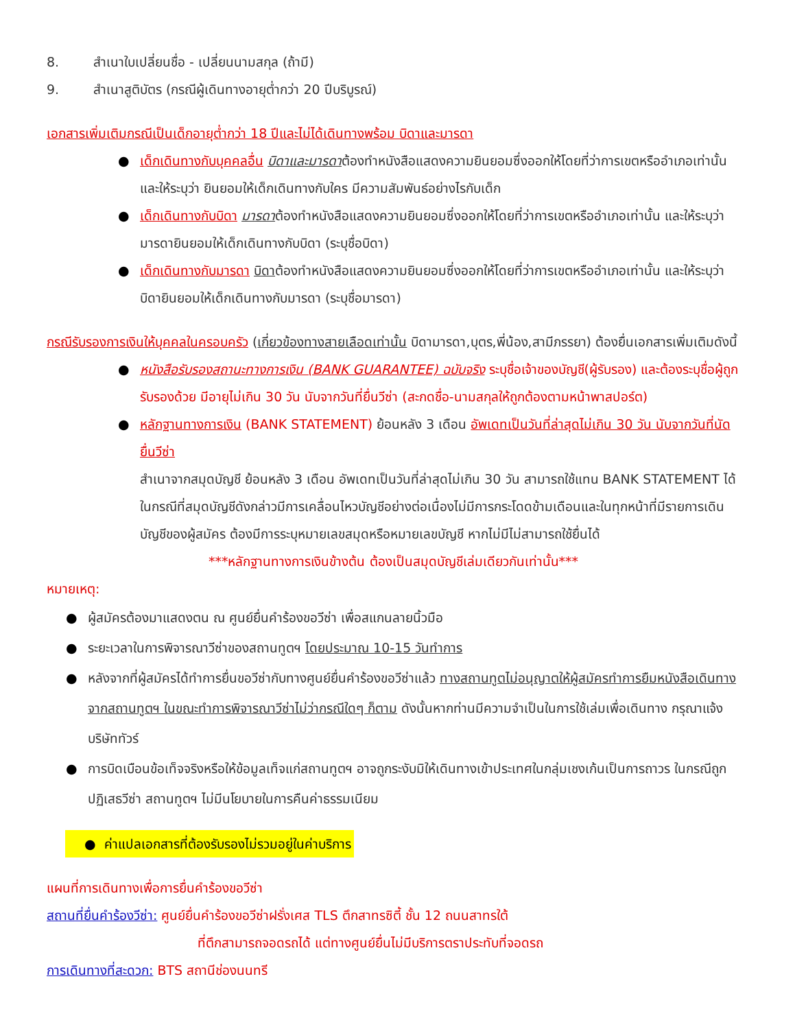8. สำเนาใบเปลี่ยนชื่อ - เปลี่ยนนามสกุล (ถ้ามี)
9. สำเนาสูติบัตร (กรณีผู้เดินทางอายุต่ำกว่า 20 ปีบริบูรณ์)
เอกสารเพิ่มเติมกรณีเป็นเด็กอายุต่ำกว่า 18 ปีและไม่ได้เดินทางพร้อม บิดาและมารดา
● เด็กเดินทางกับบุคคลอื่น บิดาและมารดาต้องทำหนังสือแสดงความยินยอมซึ่งออกให้โดยที่ว่าการเขตหรืออำเภอเท่านั้น และให้ระบุว่า ยินยอมให้เด็กเดินทางกับใคร มีความสัมพันธ์อย่างไรกับเด็ก
● เด็กเดินทางกับบิดา มารดาต้องทำหนังสือแสดงความยินยอมซึ่งออกให้โดยที่ว่าการเขตหรืออำเภอเท่านั้น และให้ระบุว่า มารดายินยอมให้เด็กเดินทางกับบิดา (ระบุชื่อบิดา)
● เด็กเดินทางกับมารดา บิดาต้องทำหนังสือแสดงความยินยอมซึ่งออกให้โดยที่ว่าการเขตหรืออำเภอเท่านั้น และให้ระบุว่า บิดายินยอมให้เด็กเดินทางกับมารดา (ระบุชื่อมารดา)
กรณีรับรองการเงินให้บุคคลในครอบครัว (เกี่ยวข้องทางสายเลือดเท่านั้น บิดามารดา,บุตร,พี่น้อง,สามีภรรยา) ต้องยื่นเอกสารเพิ่มเติมดังนี้
● หนังสือรับรองสถานะทางการเงิน (BANK GUARANTEE) ฉบับจริง ระบุชื่อเจ้าของบัญชี(ผู้รับรอง) และต้องระบุชื่อผู้ถูกรับรองด้วย มีอายุไม่เกิน 30 วัน นับจากวันที่ยื่นวีซ่า (สะกดชื่อ-นามสกุลให้ถูกต้องตามหน้าพาสปอร์ต)
● หลักฐานทางการเงิน (BANK STATEMENT) ย้อนหลัง 3 เดือน อัพเดทเป็นวันที่ล่าสุดไม่เกิน 30 วัน นับจากวันที่นัดยื่นวีซ่า
สำเนาจากสมุดบัญชี ย้อนหลัง 3 เดือน อัพเดทเป็นวันที่ล่าสุดไม่เกิน 30 วัน สามารถใช้แทน BANK STATEMENT ได้ในกรณีที่สมุดบัญชีดังกล่าวมีการเคลื่อนไหวบัญชีอย่างต่อเนื่องไม่มีการกระโดดข้ามเดือนและในทุกหน้าที่มีรายการเดินบัญชีของผู้สมัคร ต้องมีการระบุหมายเลขสมุดหรือหมายเลขบัญชี หากไม่มีไม่สามารถใช้ยื่นได้
***หลักฐานทางการเงินข้างต้น ต้องเป็นสมุดบัญชีเล่มเดียวกันเท่านั้น***
หมายเหตุ:
● ผู้สมัครต้องมาแสดงตน ณ ศูนย์ยื่นคำร้องขอวีซ่า เพื่อสแกนลายนิ้วมือ
● ระยะเวลาในการพิจารณาวีซ่าของสถานทูตฯ โดยประมาณ 10-15 วันทำการ
● หลังจากที่ผู้สมัครได้ทำการยื่นขอวีซ่ากับทางศูนย์ยื่นคำร้องขอวีซ่าแล้ว ทางสถานทูตไม่อนุญาตให้ผู้สมัครทำการยืมหนังสือเดินทางจากสถานทูตฯ ในขณะทำการพิจารณาวีซ่าไม่ว่ากรณีใดๆ ก็ตาม ดังนั้นหากท่านมีความจำเป็นในการใช้เล่มเพื่อเดินทาง กรุณาแจ้งบริษัททัวร์
● การบิดเบือนข้อเท็จจริงหรือให้ข้อมูลเท็จแก่สถานทูตฯ อาจถูกระงับมิให้เดินทางเข้าประเทศในกลุ่มเชงเก้นเป็นการถาวร ในกรณีถูกปฏิเสธวีซ่า สถานทูตฯ ไม่มีนโยบายในการคืนค่าธรรมเนียม
● ค่าแปลเอกสารที่ต้องรับรองไม่รวมอยู่ในค่าบริการ
แผนที่การเดินทางเพื่อการยื่นคำร้องขอวีซ่า
สถานที่ยื่นคำร้องวีซ่า: ศูนย์ยื่นคำร้องขอวีซ่าฝรั่งเศส TLS ตึกสาทรซิตี้ ชั้น 12 ถนนสาทรใต้
ที่ตึกสามารถจอดรถได้ แต่ทางศูนย์ยื่นไม่มีบริการตราประทับที่จอดรถ
การเดินทางที่สะดวก: BTS สถานีช่องนนทรี